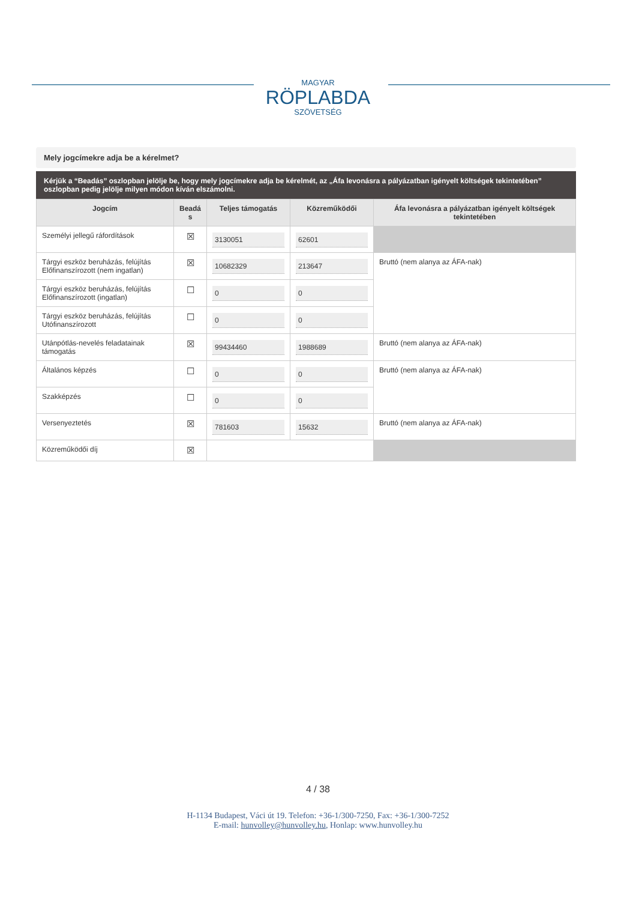MAGYAR
RÖPLABDA
SZÖVETSÉG
Mely jogcímekre adja be a kérelmet?
Kérjük a “Beadás” oszlopban jelölje be, hogy mely jogcímekre adja be kérelmét, az „Áfa levonásra a pályázatban igényelt költségek tekintetében” oszlopban pedig jelölje milyen módon kíván elszámolni.
| Jogcím | Beadá s | Teljes támogatás | Közreműködői | Áfa levonásra a pályázatban igényelt költségek tekintetében |
| --- | --- | --- | --- | --- |
| Személyi jellegű ráfordítások | ☒ | 3130051 | 62601 | |
| Tárgyi eszköz beruházás, felújítás Előfinanszírozott (nem ingatlan) | ☒ | 10682329 | 213647 | Bruttó (nem alanya az ÁFA-nak) |
| Tárgyi eszköz beruházás, felújítás Előfinanszírozott (ingatlan) | ☐ | 0 | 0 | |
| Tárgyi eszköz beruházás, felújítás Utófinanszírozott | ☐ | 0 | 0 | |
| Utánpótlás-nevelés feladatainak támogatás | ☒ | 99434460 | 1988689 | Bruttó (nem alanya az ÁFA-nak) |
| Általános képzés | ☐ | 0 | 0 | Bruttó (nem alanya az ÁFA-nak) |
| Szakképzés | ☐ | 0 | 0 | |
| Versenyeztetés | ☒ | 781603 | 15632 | Bruttó (nem alanya az ÁFA-nak) |
| Közreműködői díj | ☒ | | | |
4 / 38
H-1134 Budapest, Váci út 19. Telefon: +36-1/300-7250, Fax: +36-1/300-7252
E-mail: hunvolley@hunvolley.hu, Honlap: www.hunvolley.hu